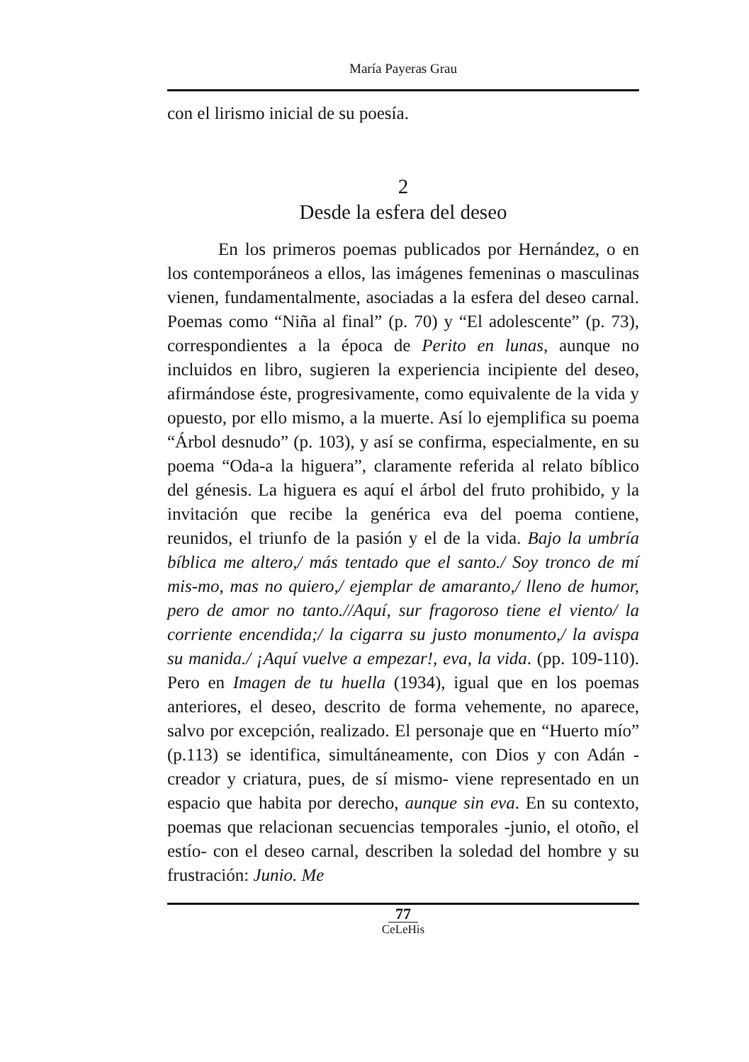María Payeras Grau
con el lirismo inicial de su poesía.
2
Desde la esfera del deseo
En los primeros poemas publicados por Hernández, o en los contemporáneos a ellos, las imágenes femeninas o masculinas vienen, fundamentalmente, asociadas a la esfera del deseo carnal. Poemas como “Niña al final” (p. 70) y “El adolescente” (p. 73), correspondientes a la época de Perito en lunas, aunque no incluidos en libro, sugieren la experiencia incipiente del deseo, afirmándose éste, progresivamente, como equivalente de la vida y opuesto, por ello mismo, a la muerte. Así lo ejemplifica su poema “Árbol desnudo” (p. 103), y así se confirma, especialmente, en su poema “Oda-a la higuera”, claramente referida al relato bíblico del génesis. La higuera es aquí el árbol del fruto prohibido, y la invitación que recibe la genérica eva del poema contiene, reunidos, el triunfo de la pasión y el de la vida. Bajo la umbría bíblica me altero,/ más tentado que el santo./ Soy tronco de mí mis-mo, mas no quiero,/ ejemplar de amaranto,/ lleno de humor, pero de amor no tanto.//Aquí, sur fragoroso tiene el viento/ la corriente encendida;/ la cigarra su justo monumento,/ la avispa su manida./ ¡Aquí vuelve a empezar!, eva, la vida. (pp. 109-110). Pero en Imagen de tu huella (1934), igual que en los poemas anteriores, el deseo, descrito de forma vehemente, no aparece, salvo por excepción, realizado. El personaje que en “Huerto mío” (p.113) se identifica, simultáneamente, con Dios y con Adán -creador y criatura, pues, de sí mismo- viene representado en un espacio que habita por derecho, aunque sin eva. En su contexto, poemas que relacionan secuencias temporales -junio, el otoño, el estío- con el deseo carnal, describen la soledad del hombre y su frustración: Junio. Me
77
CeLeHis